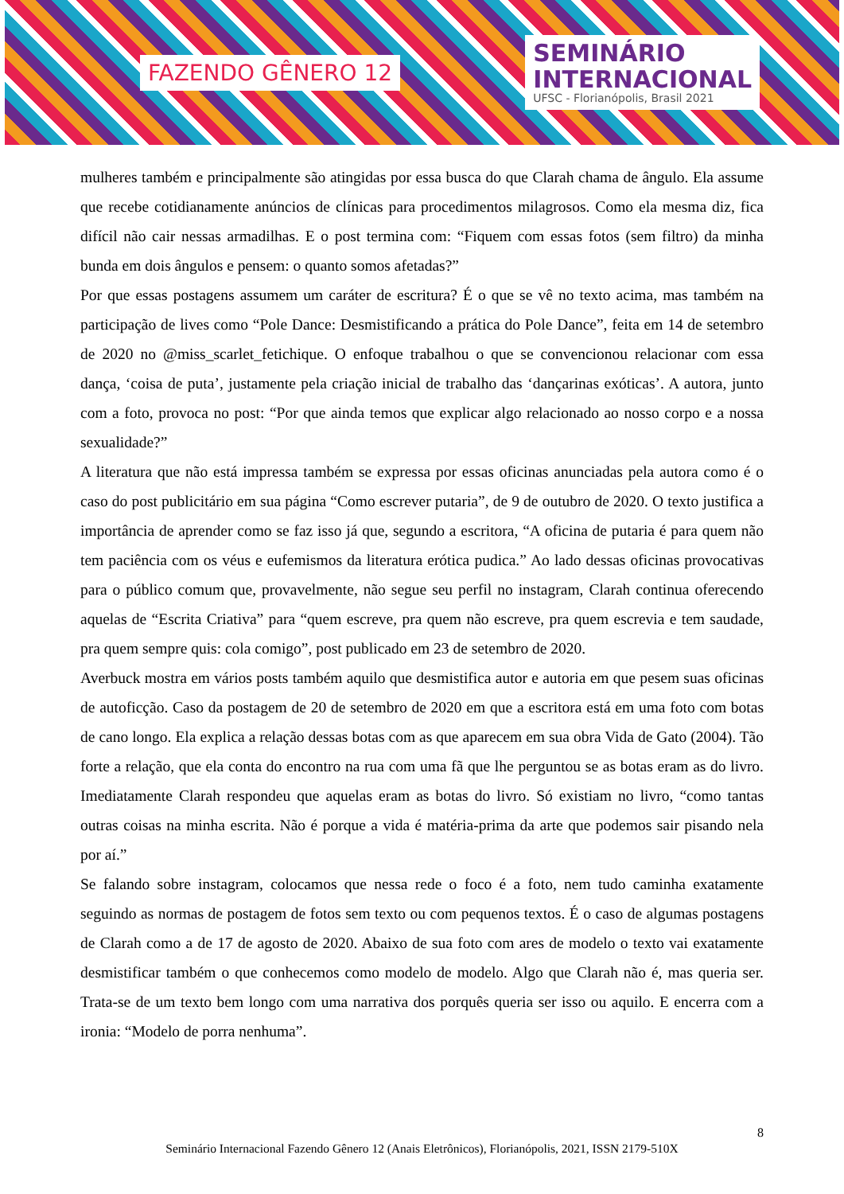FAZENDO GÊNERO 12
SEMINÁRIO
INTERNACIONAL
UFSC - Florianópolis, Brasil 2021
mulheres também e principalmente são atingidas por essa busca do que Clarah chama de ângulo. Ela assume que recebe cotidianamente anúncios de clínicas para procedimentos milagrosos. Como ela mesma diz, fica difícil não cair nessas armadilhas. E o post termina com: “Fiquem com essas fotos (sem filtro) da minha bunda em dois ângulos e pensem: o quanto somos afetadas?”
Por que essas postagens assumem um caráter de escritura? É o que se vê no texto acima, mas também na participação de lives como “Pole Dance: Desmistificando a prática do Pole Dance”, feita em 14 de setembro de 2020 no @miss_scarlet_fetichique. O enfoque trabalhou o que se convencionou relacionar com essa dança, ‘coisa de puta’, justamente pela criação inicial de trabalho das ‘dançarinas exóticas’. A autora, junto com a foto, provoca no post: “Por que ainda temos que explicar algo relacionado ao nosso corpo e a nossa sexualidade?”
A literatura que não está impressa também se expressa por essas oficinas anunciadas pela autora como é o caso do post publicitário em sua página “Como escrever putaria”, de 9 de outubro de 2020. O texto justifica a importância de aprender como se faz isso já que, segundo a escritora, “A oficina de putaria é para quem não tem paciência com os véus e eufemismos da literatura erótica pudica.” Ao lado dessas oficinas provocativas para o público comum que, provavelmente, não segue seu perfil no instagram, Clarah continua oferecendo aquelas de “Escrita Criativa” para “quem escreve, pra quem não escreve, pra quem escrevia e tem saudade, pra quem sempre quis: cola comigo”, post publicado em 23 de setembro de 2020.
Averbuck mostra em vários posts também aquilo que desmistifica autor e autoria em que pesem suas oficinas de autoficção. Caso da postagem de 20 de setembro de 2020 em que a escritora está em uma foto com botas de cano longo. Ela explica a relação dessas botas com as que aparecem em sua obra Vida de Gato (2004). Tão forte a relação, que ela conta do encontro na rua com uma fã que lhe perguntou se as botas eram as do livro. Imediatamente Clarah respondeu que aquelas eram as botas do livro. Só existiam no livro, “como tantas outras coisas na minha escrita. Não é porque a vida é matéria-prima da arte que podemos sair pisando nela por aí.”
Se falando sobre instagram, colocamos que nessa rede o foco é a foto, nem tudo caminha exatamente seguindo as normas de postagem de fotos sem texto ou com pequenos textos. É o caso de algumas postagens de Clarah como a de 17 de agosto de 2020. Abaixo de sua foto com ares de modelo o texto vai exatamente desmistificar também o que conhecemos como modelo de modelo. Algo que Clarah não é, mas queria ser. Trata-se de um texto bem longo com uma narrativa dos porquês queria ser isso ou aquilo. E encerra com a ironia: “Modelo de porra nenhuma”.
8
Seminário Internacional Fazendo Gênero 12 (Anais Eletrônicos), Florianópolis, 2021, ISSN 2179-510X